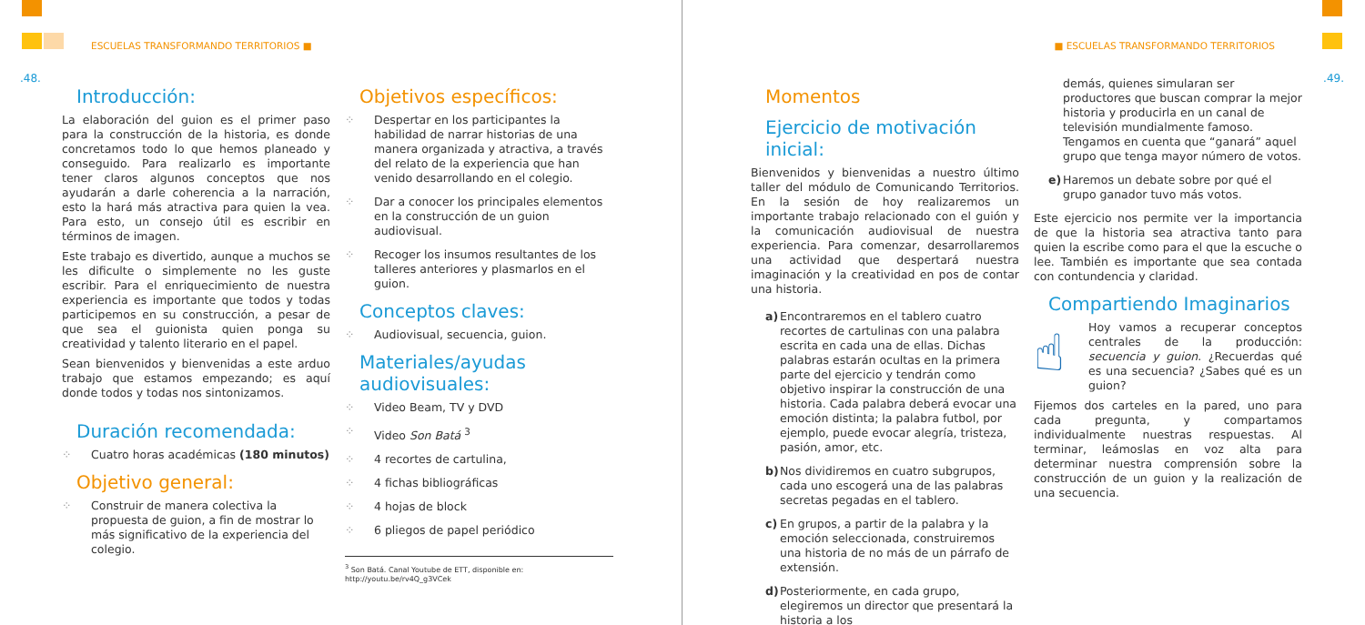ESCUELAS TRANSFORMANDO TERRITORIOS ■
.48.
Introducción:
La elaboración del guion es el primer paso para la construcción de la historia, es donde concretamos todo lo que hemos planeado y conseguido. Para realizarlo es importante tener claros algunos conceptos que nos ayudarán a darle coherencia a la narración, esto la hará más atractiva para quien la vea. Para esto, un consejo útil es escribir en términos de imagen.
Este trabajo es divertido, aunque a muchos se les dificulte o simplemente no les guste escribir. Para el enriquecimiento de nuestra experiencia es importante que todos y todas participemos en su construcción, a pesar de que sea el guionista quien ponga su creatividad y talento literario en el papel.
Sean bienvenidos y bienvenidas a este arduo trabajo que estamos empezando; es aquí donde todos y todas nos sintonizamos.
Duración recomendada:
⁘ Cuatro horas académicas (180 minutos)
Objetivo general:
⁘ Construir de manera colectiva la propuesta de guion, a fin de mostrar lo más significativo de la experiencia del colegio.
Objetivos específicos:
⁘ Despertar en los participantes la habilidad de narrar historias de una manera organizada y atractiva, a través del relato de la experiencia que han venido desarrollando en el colegio.
⁘ Dar a conocer los principales elementos en la construcción de un guion audiovisual.
⁘ Recoger los insumos resultantes de los talleres anteriores y plasmarlos en el guion.
Conceptos claves:
⁘ Audiovisual, secuencia, guion.
Materiales/ayudas audiovisuales:
⁘ Video Beam, TV y DVD
⁘ Video Son Batá <sup>3</sup>
⁘ 4 recortes de cartulina,
⁘ 4 fichas bibliográficas
⁘ 4 hojas de block
⁘ 6 pliegos de papel periódico
<sup>3</sup> Son Batá. Canal Youtube de ETT, disponible en: http://youtu.be/rv4Q_g3VCek
■ ESCUELAS TRANSFORMANDO TERRITORIOS
.49.
Momentos
Ejercicio de motivación inicial:
Bienvenidos y bienvenidas a nuestro último taller del módulo de Comunicando Territorios. En la sesión de hoy realizaremos un importante trabajo relacionado con el guión y la comunicación audiovisual de nuestra experiencia. Para comenzar, desarrollaremos una actividad que despertará nuestra imaginación y la creatividad en pos de contar una historia.
a) Encontraremos en el tablero cuatro recortes de cartulinas con una palabra escrita en cada una de ellas. Dichas palabras estarán ocultas en la primera parte del ejercicio y tendrán como objetivo inspirar la construcción de una historia. Cada palabra deberá evocar una emoción distinta; la palabra futbol, por ejemplo, puede evocar alegría, tristeza, pasión, amor, etc.
b) Nos dividiremos en cuatro subgrupos, cada uno escogerá una de las palabras secretas pegadas en el tablero.
c) En grupos, a partir de la palabra y la emoción seleccionada, construiremos una historia de no más de un párrafo de extensión.
d) Posteriormente, en cada grupo, elegiremos un director que presentará la historia a los
demás, quienes simularan ser productores que buscan comprar la mejor historia y producirla en un canal de televisión mundialmente famoso. Tengamos en cuenta que “ganará” aquel grupo que tenga mayor número de votos.
e) Haremos un debate sobre por qué el grupo ganador tuvo más votos.
Este ejercicio nos permite ver la importancia de que la historia sea atractiva tanto para quien la escribe como para el que la escuche o lee. También es importante que sea contada con contundencia y claridad.
Compartiendo Imaginarios
☝
Hoy vamos a recuperar conceptos centrales de la producción: secuencia y guion. ¿Recuerdas qué es una secuencia? ¿Sabes qué es un guion?
Fijemos dos carteles en la pared, uno para cada pregunta, y compartamos individualmente nuestras respuestas. Al terminar, leámoslas en voz alta para determinar nuestra comprensión sobre la construcción de un guion y la realización de una secuencia.